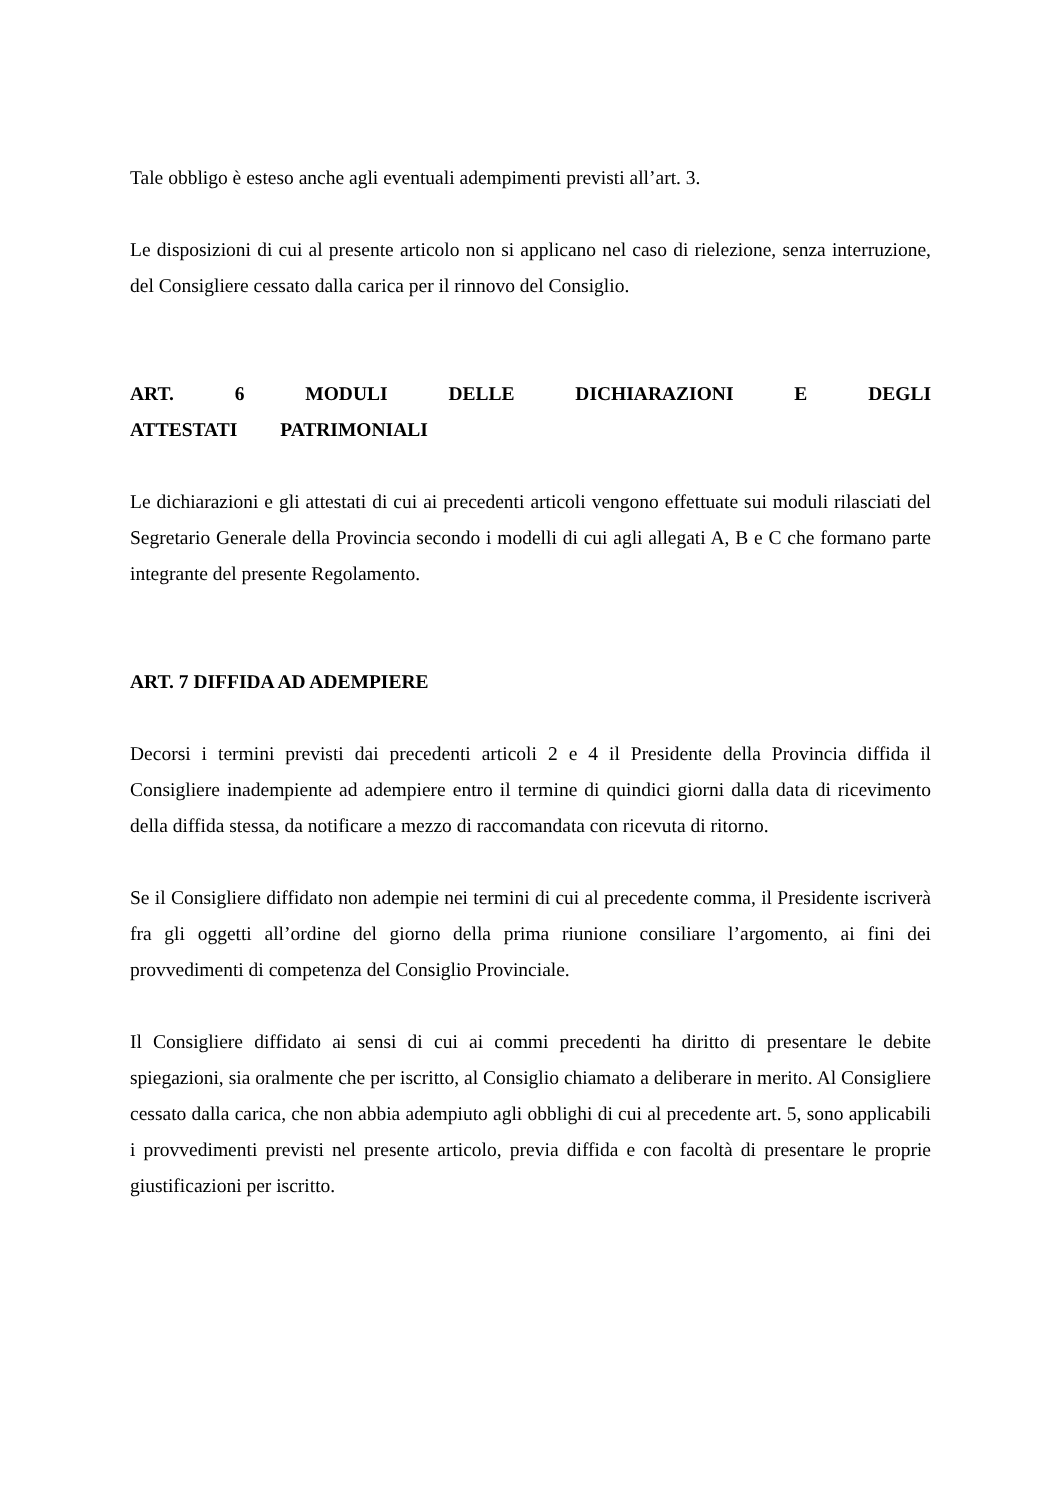Tale obbligo è esteso anche agli eventuali adempimenti previsti all’art. 3.
Le disposizioni di cui al presente articolo non si applicano nel caso di rielezione, senza interruzione, del Consigliere cessato dalla carica per il rinnovo del Consiglio.
ART. 6 MODULI DELLE DICHIARAZIONI E DEGLI ATTESTATI PATRIMONIALI
Le dichiarazioni e gli attestati di cui ai precedenti articoli vengono effettuate sui moduli rilasciati del Segretario Generale della Provincia secondo i modelli di cui agli allegati A, B e C che formano parte integrante del presente Regolamento.
ART. 7 DIFFIDA AD ADEMPIERE
Decorsi i termini previsti dai precedenti articoli 2 e 4 il Presidente della Provincia diffida il Consigliere inadempiente ad adempiere entro il termine di quindici giorni dalla data di ricevimento della diffida stessa, da notificare a mezzo di raccomandata con ricevuta di ritorno.
Se il Consigliere diffidato non adempie nei termini di cui al precedente comma, il Presidente iscriverà fra gli oggetti all’ordine del giorno della prima riunione consiliare l’argomento, ai fini dei provvedimenti di competenza del Consiglio Provinciale.
Il Consigliere diffidato ai sensi di cui ai commi precedenti ha diritto di presentare le debite spiegazioni, sia oralmente che per iscritto, al Consiglio chiamato a deliberare in merito. Al Consigliere cessato dalla carica, che non abbia adempiuto agli obblighi di cui al precedente art. 5, sono applicabili i provvedimenti previsti nel presente articolo, previa diffida e con facoltà di presentare le proprie giustificazioni per iscritto.